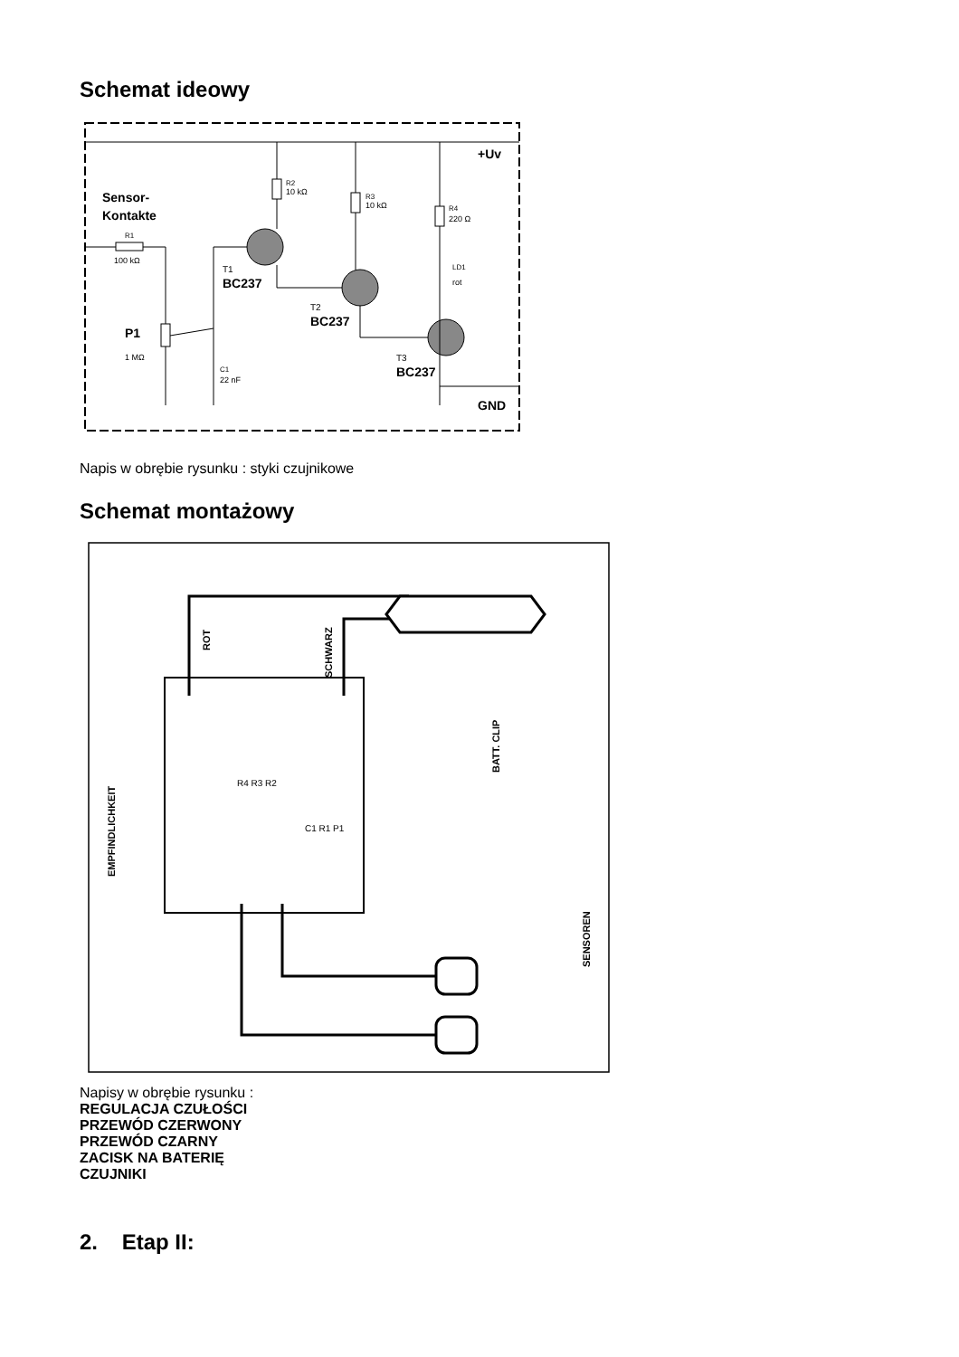Schemat ideowy
+Uv
Sensor-
Kontakte
R1
100 kΩ
P1
1 MΩ
C1
22 nF
T1
BC237
R2
10 kΩ
T2
BC237
R3
10 kΩ
T3
BC237
R4
220 Ω
LD1
rot
GND
Napis w obrębie rysunku : styki czujnikowe
Schemat montażowy
ROT
SCHWARZ
BATT. CLIP
EMPFINDLICHKEIT
SENSOREN
R4 R3 R2
C1 R1 P1
Napisy w obrębie rysunku :
REGULACJA CZUŁOŚCI
PRZEWÓD CZERWONY
PRZEWÓD CZARNY
ZACISK NA BATERIĘ
CZUJNIKI
2. Etap II: